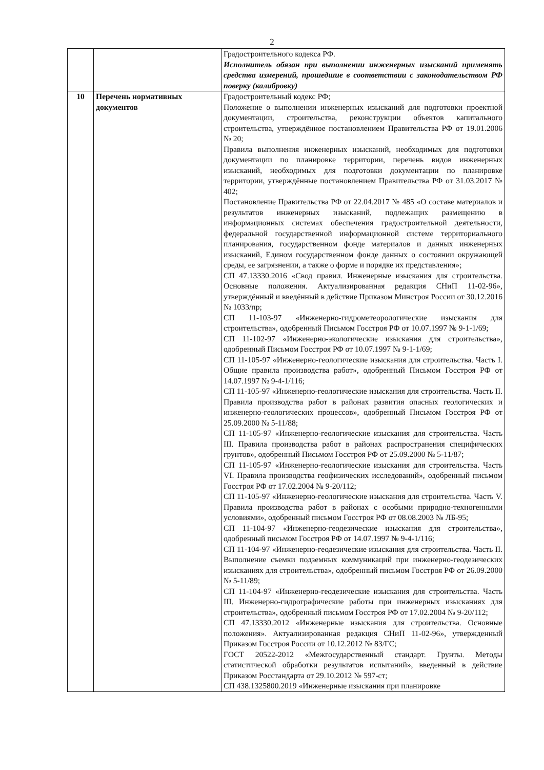2
| | | Градостроительного кодекса РФ. Исполнитель обязан при выполнении инженерных изысканий применять средства измерений, прошедшие в соответствии с законодательством РФ поверку (калибровку) |
| 10 | Перечень нормативных документов | Градостроительный кодекс РФ; Положение о выполнении инженерных изысканий для подготовки проектной документации, строительства, реконструкции объектов капитального строительства, утверждённое постановлением Правительства РФ от 19.01.2006 № 20; Правила выполнения инженерных изысканий, необходимых для подготовки документации по планировке территории, перечень видов инженерных изысканий, необходимых для подготовки документации по планировке территории, утверждённые постановлением Правительства РФ от 31.03.2017 № 402; Постановление Правительства РФ от 22.04.2017 № 485 «О составе материалов и результатов инженерных изысканий, подлежащих размещению в информационных системах обеспечения градостроительной деятельности, федеральной государственной информационной системе территориального планирования, государственном фонде материалов и данных инженерных изысканий, Едином государственном фонде данных о состоянии окружающей среды, ее загрязнении, а также о форме и порядке их представления»; СП 47.13330.2016 «Свод правил. Инженерные изыскания для строительства. Основные положения. Актуализированная редакция СНиП 11-02-96», утверждённый и введённый в действие Приказом Минстроя России от 30.12.2016 № 1033/пр; СП 11-103-97 «Инженерно-гидрометеорологические изыскания для строительства», одобренный Письмом Госстроя РФ от 10.07.1997 № 9-1-1/69; СП 11-102-97 «Инженерно-экологические изыскания для строительства», одобренный Письмом Госстроя РФ от 10.07.1997 № 9-1-1/69; СП 11-105-97 «Инженерно-геологические изыскания для строительства. Часть I. Общие правила производства работ», одобренный Письмом Госстроя РФ от 14.07.1997 № 9-4-1/116; СП 11-105-97 «Инженерно-геологические изыскания для строительства. Часть II. Правила производства работ в районах развития опасных геологических и инженерно-геологических процессов», одобренный Письмом Госстроя РФ от 25.09.2000 № 5-11/88; СП 11-105-97 «Инженерно-геологические изыскания для строительства. Часть III. Правила производства работ в районах распространения специфических грунтов», одобренный Письмом Госстроя РФ от 25.09.2000 № 5-11/87; СП 11-105-97 «Инженерно-геологические изыскания для строительства. Часть VI. Правила производства геофизических исследований», одобренный письмом Госстроя РФ от 17.02.2004 № 9-20/112; СП 11-105-97 «Инженерно-геологические изыскания для строительства. Часть V. Правила производства работ в районах с особыми природно-техногенными условиями», одобренный письмом Госстроя РФ от 08.08.2003 № ЛБ-95; СП 11-104-97 «Инженерно-геодезические изыскания для строительства», одобренный письмом Госстроя РФ от 14.07.1997 № 9-4-1/116; СП 11-104-97 «Инженерно-геодезические изыскания для строительства. Часть II. Выполнение съемки подземных коммуникаций при инженерно-геодезических изысканиях для строительства», одобренный письмом Госстроя РФ от 26.09.2000 № 5-11/89; СП 11-104-97 «Инженерно-геодезические изыскания для строительства. Часть III. Инженерно-гидрографические работы при инженерных изысканиях для строительства», одобренный письмом Госстроя РФ от 17.02.2004 № 9-20/112; СП 47.13330.2012 «Инженерные изыскания для строительства. Основные положения». Актуализированная редакция СНиП 11-02-96», утвержденный Приказом Госстроя России от 10.12.2012 № 83/ГС; ГОСТ 20522-2012 «Межгосударственный стандарт. Грунты. Методы статистической обработки результатов испытаний», введенный в действие Приказом Росстандарта от 29.10.2012 № 597-ст; СП 438.1325800.2019 «Инженерные изыскания при планировке |